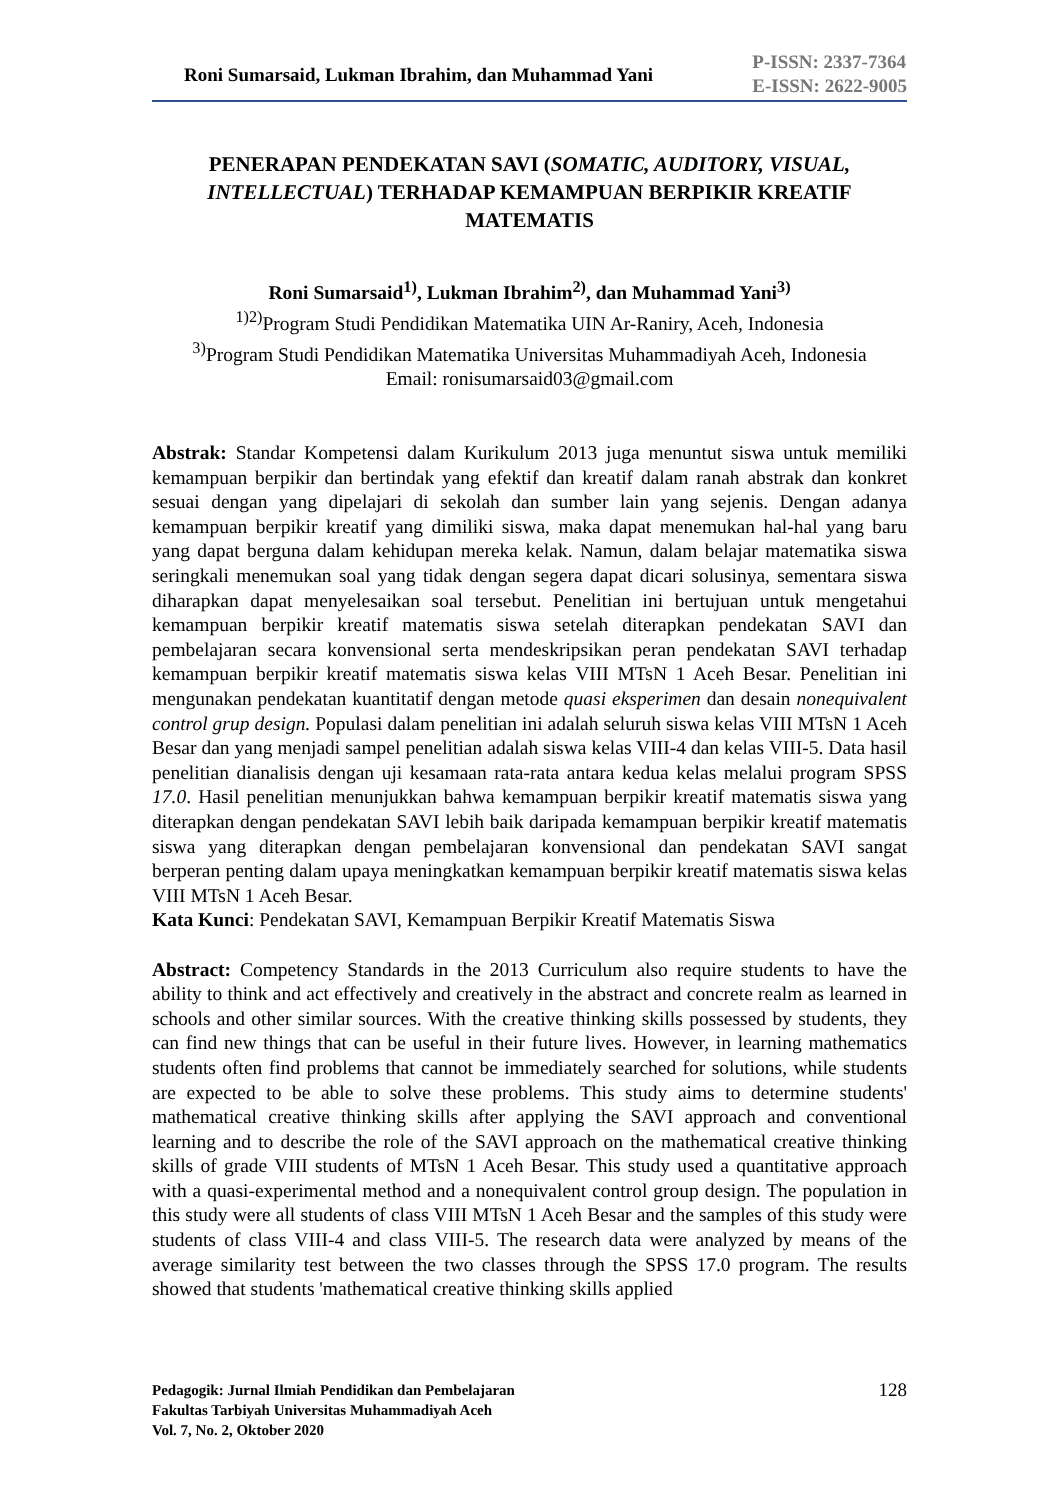Roni Sumarsaid, Lukman Ibrahim, dan Muhammad Yani
P-ISSN: 2337-7364
E-ISSN: 2622-9005
PENERAPAN PENDEKATAN SAVI (SOMATIC, AUDITORY, VISUAL, INTELLECTUAL) TERHADAP KEMAMPUAN BERPIKIR KREATIF MATEMATIS
Roni Sumarsaid<sup>1)</sup>, Lukman Ibrahim<sup>2)</sup>, dan Muhammad Yani<sup>3)</sup>
<sup>1)2)</sup>Program Studi Pendidikan Matematika UIN Ar-Raniry, Aceh, Indonesia
<sup>3)</sup> Program Studi Pendidikan Matematika Universitas Muhammadiyah Aceh, Indonesia
Email: ronisumarsaid03@gmail.com
Abstrak: Standar Kompetensi dalam Kurikulum 2013 juga menuntut siswa untuk memiliki kemampuan berpikir dan bertindak yang efektif dan kreatif dalam ranah abstrak dan konkret sesuai dengan yang dipelajari di sekolah dan sumber lain yang sejenis. Dengan adanya kemampuan berpikir kreatif yang dimiliki siswa, maka dapat menemukan hal-hal yang baru yang dapat berguna dalam kehidupan mereka kelak. Namun, dalam belajar matematika siswa seringkali menemukan soal yang tidak dengan segera dapat dicari solusinya, sementara siswa diharapkan dapat menyelesaikan soal tersebut. Penelitian ini bertujuan untuk mengetahui kemampuan berpikir kreatif matematis siswa setelah diterapkan pendekatan SAVI dan pembelajaran secara konvensional serta mendeskripsikan peran pendekatan SAVI terhadap kemampuan berpikir kreatif matematis siswa kelas VIII MTsN 1 Aceh Besar. Penelitian ini mengunakan pendekatan kuantitatif dengan metode quasi eksperimen dan desain nonequivalent control grup design. Populasi dalam penelitian ini adalah seluruh siswa kelas VIII MTsN 1 Aceh Besar dan yang menjadi sampel penelitian adalah siswa kelas VIII-4 dan kelas VIII-5. Data hasil penelitian dianalisis dengan uji kesamaan rata-rata antara kedua kelas melalui program SPSS 17.0. Hasil penelitian menunjukkan bahwa kemampuan berpikir kreatif matematis siswa yang diterapkan dengan pendekatan SAVI lebih baik daripada kemampuan berpikir kreatif matematis siswa yang diterapkan dengan pembelajaran konvensional dan pendekatan SAVI sangat berperan penting dalam upaya meningkatkan kemampuan berpikir kreatif matematis siswa kelas VIII MTsN 1 Aceh Besar.
Kata Kunci: Pendekatan SAVI, Kemampuan Berpikir Kreatif Matematis Siswa
Abstract: Competency Standards in the 2013 Curriculum also require students to have the ability to think and act effectively and creatively in the abstract and concrete realm as learned in schools and other similar sources. With the creative thinking skills possessed by students, they can find new things that can be useful in their future lives. However, in learning mathematics students often find problems that cannot be immediately searched for solutions, while students are expected to be able to solve these problems. This study aims to determine students' mathematical creative thinking skills after applying the SAVI approach and conventional learning and to describe the role of the SAVI approach on the mathematical creative thinking skills of grade VIII students of MTsN 1 Aceh Besar. This study used a quantitative approach with a quasi-experimental method and a nonequivalent control group design. The population in this study were all students of class VIII MTsN 1 Aceh Besar and the samples of this study were students of class VIII-4 and class VIII-5. The research data were analyzed by means of the average similarity test between the two classes through the SPSS 17.0 program. The results showed that students 'mathematical creative thinking skills applied
Pedagogik: Jurnal Ilmiah Pendidikan dan Pembelajaran
Fakultas Tarbiyah Universitas Muhammadiyah Aceh
Vol. 7, No. 2, Oktober 2020
128